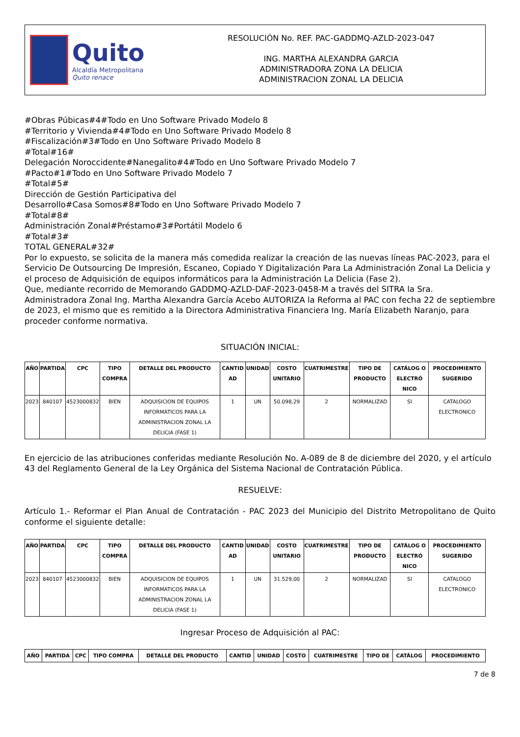Quito
Alcaldía Metropolitana
Quito renace
RESOLUCIÓN No. REF. PAC-GADDMQ-AZLD-2023-047
ING. MARTHA ALEXANDRA GARCIA
ADMINISTRADORA ZONA LA DELICIA
ADMINISTRACION ZONAL LA DELICIA
#Obras Púbicas#4#Todo en Uno Software Privado Modelo 8
#Territorio y Vivienda#4#Todo en Uno Software Privado Modelo 8
#Fiscalización#3#Todo en Uno Software Privado Modelo 8
#Total#16#
Delegación Noroccidente#Nanegalito#4#Todo en Uno Software Privado Modelo 7
#Pacto#1#Todo en Uno Software Privado Modelo 7
#Total#5#
Dirección de Gestión Participativa del
Desarrollo#Casa Somos#8#Todo en Uno Software Privado Modelo 7
#Total#8#
Administración Zonal#Préstamo#3#Portátil Modelo 6
#Total#3#
TOTAL GENERAL#32#
Por lo expuesto, se solicita de la manera más comedida realizar la creación de las nuevas líneas PAC-2023, para el Servicio De Outsourcing De Impresión, Escaneo, Copiado Y Digitalización Para La Administración Zonal La Delicia y el proceso de Adquisición de equipos informáticos para la Administración La Delicia (Fase 2).
Que, mediante recorrido de Memorando GADDMQ-AZLD-DAF-2023-0458-M a través del SITRA la Sra. Administradora Zonal Ing. Martha Alexandra García Acebo AUTORIZA la Reforma al PAC con fecha 22 de septiembre de 2023, el mismo que es remitido a la Directora Administrativa Financiera Ing. María Elizabeth Naranjo, para proceder conforme normativa.
SITUACIÓN INICIAL:
| AÑO | PARTIDA | CPC | TIPO COMPRA | DETALLE DEL PRODUCTO | CANTID AD | UNIDAD | COSTO UNITARIO | CUATRIMESTRE | TIPO DE PRODUCTO | CATÁLOG O ELECTRÓ NICO | PROCEDIMIENTO SUGERIDO |
| --- | --- | --- | --- | --- | --- | --- | --- | --- | --- | --- | --- |
| 2023 | 840107 | 4523000832 | BIEN | ADQUISICION DE EQUIPOS INFORMATICOS PARA LA ADMINISTRACION ZONAL LA DELICIA (FASE 1) | 1 | UN | 50.098,29 | 2 | NORMALIZAD | SI | CATALOGO ELECTRONICO |
En ejercicio de las atribuciones conferidas mediante Resolución No. A-089 de 8 de diciembre del 2020, y el artículo 43 del Reglamento General de la Ley Orgánica del Sistema Nacional de Contratación Pública.
RESUELVE:
Artículo 1.- Reformar el Plan Anual de Contratación - PAC 2023 del Municipio del Distrito Metropolitano de Quito conforme el siguiente detalle:
| AÑO | PARTIDA | CPC | TIPO COMPRA | DETALLE DEL PRODUCTO | CANTID AD | UNIDAD | COSTO UNITARIO | CUATRIMESTRE | TIPO DE PRODUCTO | CATÁLOG O ELECTRÓ NICO | PROCEDIMIENTO SUGERIDO |
| --- | --- | --- | --- | --- | --- | --- | --- | --- | --- | --- | --- |
| 2023 | 840107 | 4523000832 | BIEN | ADQUISICION DE EQUIPOS INFORMATICOS PARA LA ADMINISTRACION ZONAL LA DELICIA (FASE 1) | 1 | UN | 31.529,00 | 2 | NORMALIZAD | SI | CATALOGO ELECTRONICO |
Ingresar Proceso de Adquisición al PAC:
| AÑO | PARTIDA | CPC | TIPO COMPRA | DETALLE DEL PRODUCTO | CANTID | UNIDAD | COSTO | CUATRIMESTRE | TIPO DE | CATÁLOG | PROCEDIMIENTO |
| --- | --- | --- | --- | --- | --- | --- | --- | --- | --- | --- | --- |
7 de 8